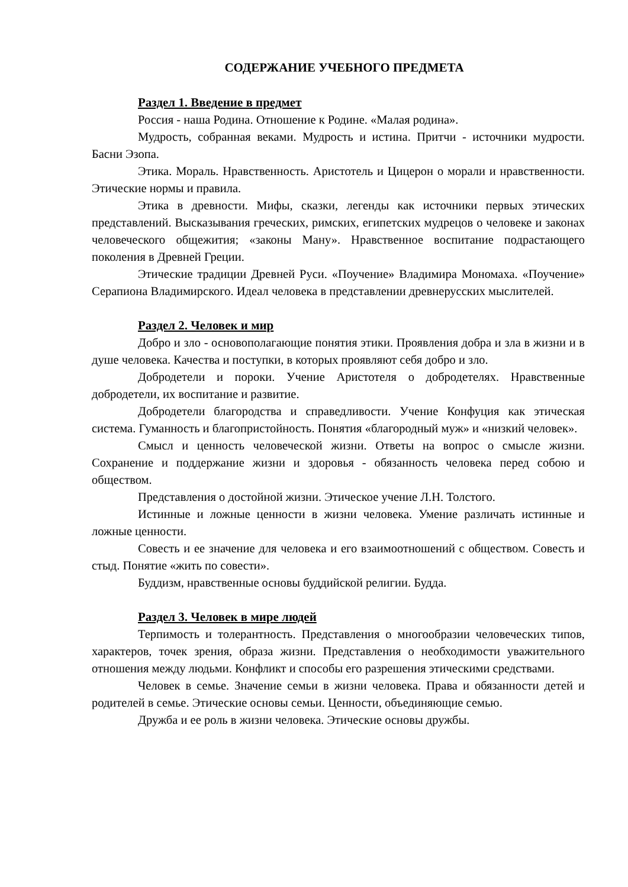СОДЕРЖАНИЕ УЧЕБНОГО ПРЕДМЕТА
Раздел 1. Введение в предмет
Россия - наша Родина. Отношение к Родине. «Малая родина».
Мудрость, собранная веками. Мудрость и истина. Притчи - источники мудрости. Басни Эзопа.
Этика. Мораль. Нравственность. Аристотель и Цицерон о морали и нравственности. Этические нормы и правила.
Этика в древности. Мифы, сказки, легенды как источники первых этических представлений. Высказывания греческих, римских, египетских мудрецов о человеке и законах человеческого общежития; «законы Ману». Нравственное воспитание подрастающего поколения в Древней Греции.
Этические традиции Древней Руси. «Поучение» Владимира Мономаха. «Поучение» Серапиона Владимирского. Идеал человека в представлении древнерусских мыслителей.
Раздел 2. Человек и мир
Добро и зло - основополагающие понятия этики. Проявления добра и зла в жизни и в душе человека. Качества и поступки, в которых проявляют себя добро и зло.
Добродетели и пороки. Учение Аристотеля о добродетелях. Нравственные добродетели, их воспитание и развитие.
Добродетели благородства и справедливости. Учение Конфуция как этическая система. Гуманность и благопристойность. Понятия «благородный муж» и «низкий человек».
Смысл и ценность человеческой жизни. Ответы на вопрос о смысле жизни. Сохранение и поддержание жизни и здоровья - обязанность человека перед собою и обществом.
Представления о достойной жизни. Этическое учение Л.Н. Толстого.
Истинные и ложные ценности в жизни человека. Умение различать истинные и ложные ценности.
Совесть и ее значение для человека и его взаимоотношений с обществом. Совесть и стыд. Понятие «жить по совести».
Буддизм, нравственные основы буддийской религии. Будда.
Раздел 3. Человек в мире людей
Терпимость и толерантность. Представления о многообразии человеческих типов, характеров, точек зрения, образа жизни. Представления о необходимости уважительного отношения между людьми. Конфликт и способы его разрешения этическими средствами.
Человек в семье. Значение семьи в жизни человека. Права и обязанности детей и родителей в семье. Этические основы семьи. Ценности, объединяющие семью.
Дружба и ее роль в жизни человека. Этические основы дружбы.